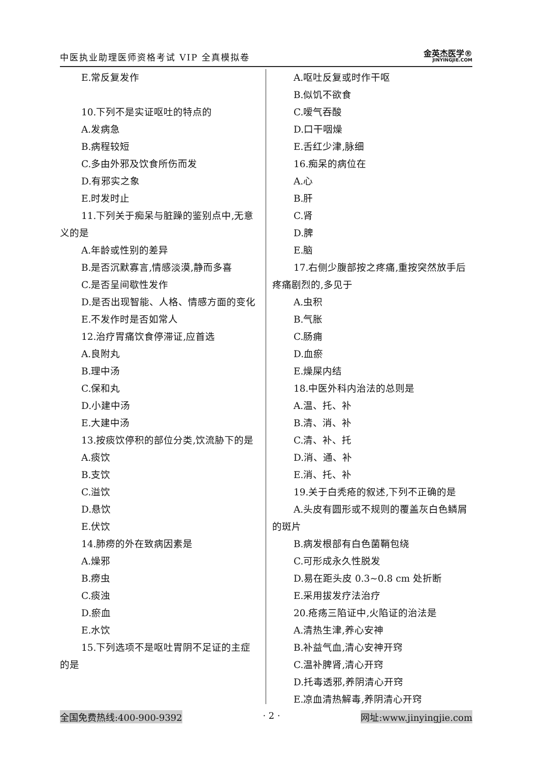中医执业助理医师资格考试 VIP 全真模拟卷
金英杰医学®
JINYINGJIE.COM
E.常反复发作
10.下列不是实证呕吐的特点的
A.发病急
B.病程较短
C.多由外邪及饮食所伤而发
D.有邪实之象
E.时发时止
11.下列关于痴呆与脏躁的鉴别点中,无意义的是
A.年龄或性别的差异
B.是否沉默寡言,情感淡漠,静而多喜
C.是否呈间歇性发作
D.是否出现智能、人格、情感方面的变化
E.不发作时是否如常人
12.治疗胃痛饮食停滞证,应首选
A.良附丸
B.理中汤
C.保和丸
D.小建中汤
E.大建中汤
13.按痰饮停积的部位分类,饮流胁下的是
A.痰饮
B.支饮
C.溢饮
D.悬饮
E.伏饮
14.肺痨的外在致病因素是
A.燥邪
B.痨虫
C.痰浊
D.瘀血
E.水饮
15.下列选项不是呕吐胃阴不足证的主症的是
A.呕吐反复或时作干呕
B.似饥不欲食
C.嗳气吞酸
D.口干咽燥
E.舌红少津,脉细
16.痴呆的病位在
A.心
B.肝
C.肾
D.脾
E.脑
17.右侧少腹部按之疼痛,重按突然放手后疼痛剧烈的,多见于
A.虫积
B.气胀
C.肠痈
D.血瘀
E.燥屎内结
18.中医外科内治法的总则是
A.温、托、补
B.清、消、补
C.清、补、托
D.消、通、补
E.消、托、补
19.关于白秃疮的叙述,下列不正确的是
A.头皮有圆形或不规则的覆盖灰白色鳞屑的斑片
B.病发根部有白色菌鞘包绕
C.可形成永久性脱发
D.易在距头皮 0.3~0.8 cm 处折断
E.采用拔发疗法治疗
20.疮疡三陷证中,火陷证的治法是
A.清热生津,养心安神
B.补益气血,清心安神开窍
C.温补脾肾,清心开窍
D.托毒透邪,养阴清心开窍
E.凉血清热解毒,养阴清心开窍
全国免费热线:400-900-9392 · 2 · 网址:www.jinyingjie.com